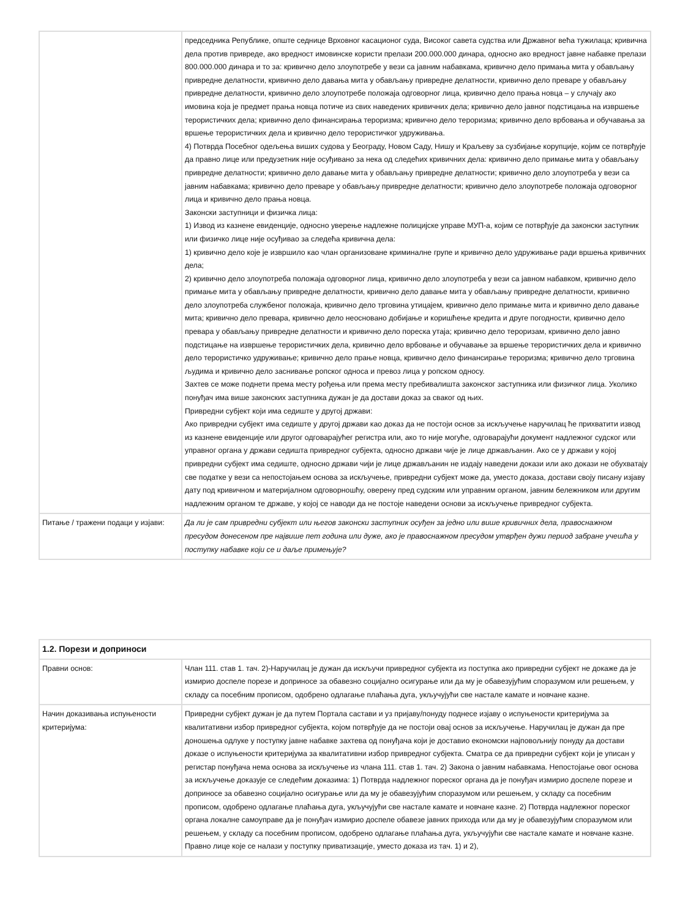| | председника Републике, опште седнице Врховног касационог суда, Високог савета судства или Државног већа тужилаца; кривична дела против привреде, ако вредност имовинске користи прелази 200.000.000 динара, односно ако вредност јавне набавке прелази 800.000.000 динара и то за: кривично дело злоупотребе у вези са јавним набавкама, кривично дело примања мита у обављању привредне делатности, кривично дело давања мита у обављању привредне делатности, кривично дело преваре у обављању привредне делатности, кривично дело злоупотребе положаја одговорног лица, кривично дело прања новца – у случају ако имовина која је предмет прања новца потиче из свих наведених кривичних дела; кривично дело јавног подстицања на извршење терористичких дела; кривично дело финансирања тероризма; кривично дело тероризма; кривично дело врбовања и обучавања за вршење терористичких дела и кривично дело терористичког удруживања. 4) Потврда Посебног одељења виших судова у Београду, Новом Саду, Нишу и Краљеву за сузбијање корупције, којим се потврђује да правно лице или предузетник није осуђивано за нека од следећих кривичних дела: кривично дело примање мита у обављању привредне делатности; кривично дело давање мита у обављању привредне делатности; кривично дело злоупотреба у вези са јавним набавкама; кривично дело преваре у обављању привредне делатности; кривично дело злоупотребе положаја одговорног лица и кривично дело прања новца. Законски заступници и физичка лица: 1) Извод из казнене евиденције, односно уверење надлежне полицијске управе МУП-а, којим се потврђује да законски заступник или физичко лице није осуђивао за следећа кривична дела: 1) кривично дело које је извршило као члан организоване криминалне групе и кривично дело удруживање ради вршења кривичних дела; 2) кривично дело злоупотреба положаја одговорног лица, кривично дело злоупотреба у вези са јавном набавком, кривично дело примање мита у обављању привредне делатности, кривично дело давање мита у обављању привредне делатности, кривично дело злоупотреба службеног положаја, кривично дело трговина утицајем, кривично дело примање мита и кривично дело давање мита; кривично дело превара, кривично дело неосновано добијање и коришћење кредита и друге погодности, кривично дело превара у обављању привредне делатности и кривично дело пореска утаја; кривично дело тероризам, кривично дело јавно подстицање на извршење терористичких дела, кривично дело врбовање и обучавање за вршење терористичких дела и кривично дело терористичко удруживање; кривично дело прање новца, кривично дело финансирање тероризма; кривично дело трговина људима и кривично дело заснивање ропског односа и превоз лица у ропском односу. Захтев се може поднети према месту рођења или према месту пребивалишта законског заступника или физичког лица. Уколико понуђач има више законских заступника дужан је да достави доказ за сваког од њих. Привредни субјект који има седиште у другој држави: Ако привредни субјект има седиште у другој држави као доказ да не постоји основ за искључење наручилац ће прихватити извод из казнене евиденције или другог одговарајућег регистра или, ако то није могуће, одговарајући документ надлежног судског или управног органа у држави седишта привредног субјекта, односно држави чије је лице држављанин. Ако се у држави у којој привредни субјект има седиште, односно држави чији је лице држављанин не издају наведени докази или ако докази не обухватају све податке у вези са непостојањем основа за искључење, привредни субјект може да, уместо доказа, достави своју писану изјаву дату под кривичном и материјалном одговорношћу, оверену пред судским или управним органом, јавним бележником или другим надлежним органом те државе, у којој се наводи да не постоје наведени основи за искључење привредног субјекта. |
| Питање / тражени подаци у изјави: | Да ли је сам привредни субјект или његов законски заступник осуђен за једно или више кривичних дела, правоснажном пресудом донесеном пре највише пет година или дуже, ако је правоснажном пресудом утврђен дужи период забране учешћа у поступку набавке који се и даље примењује? |
| 1.2. Порези и доприноси | |
| --- | --- |
| Правни основ: | Члан 111. став 1. тач. 2)-Наручилац је дужан да искључи привредног субјекта из поступка ако привредни субјект не докаже да је измирио доспеле порезе и доприносе за обавезно социјално осигурање или да му је обавезујућим споразумом или решењем, у складу са посебним прописом, одобрено одлагање плаћања дуга, укључујући све настале камате и новчане казне. |
| Начин доказивања испуњености критеријума: | Привредни субјект дужан је да путем Портала састави и уз пријаву/понуду поднесе изјаву о испуњености критеријума за квалитативни избор привредног субјекта, којом потврђује да не постоји овај основ за искључење. Наручилац је дужан да пре доношења одлуке у поступку јавне набавке захтева од понуђача који је доставио економски најповољнију понуду да достави доказе о испуњености критеријума за квалитативни избор привредног субјекта. Сматра се да привредни субјект који је уписан у регистар понуђача нема основа за искључење из члана 111. став 1. тач. 2) Закона о јавним набавкама. Непостојање овог основа за искључење доказује се следећим доказима: 1) Потврда надлежног пореског органа да је понуђач измирио доспеле порезе и доприносе за обавезно социјално осигурање или да му је обавезујућим споразумом или решењем, у складу са посебним прописом, одобрено одлагање плаћања дуга, укључујући све настале камате и новчане казне. 2) Потврда надлежног пореског органа локалне самоуправе да је понуђач измирио доспеле обавезе јавних прихода или да му је обавезујућим споразумом или решењем, у складу са посебним прописом, одобрено одлагање плаћања дуга, укључујући све настале камате и новчане казне. Правно лице које се налази у поступку приватизације, уместо доказа из тач. 1) и 2), |